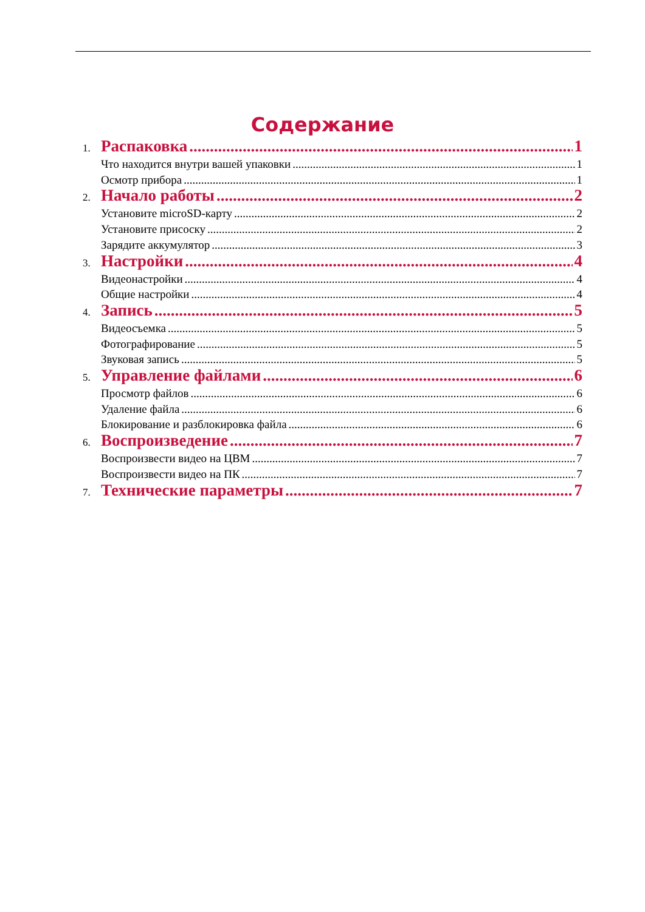Содержание
1. Распаковка 1
Что находится внутри вашей упаковки 1
Осмотр прибора 1
2. Начало работы 2
Установите microSD-карту 2
Установите присоску 2
Зарядите аккумулятор 3
3. Настройки 4
Видеонастройки 4
Общие настройки 4
4. Запись 5
Видеосъемка 5
Фотографирование 5
Звуковая запись 5
5. Управление файлами 6
Просмотр файлов 6
Удаление файла 6
Блокирование и разблокировка файла 6
6. Воспроизведение 7
Воспроизвести видео на ЦВМ 7
Воспроизвести видео на ПК 7
7. Технические параметры 7